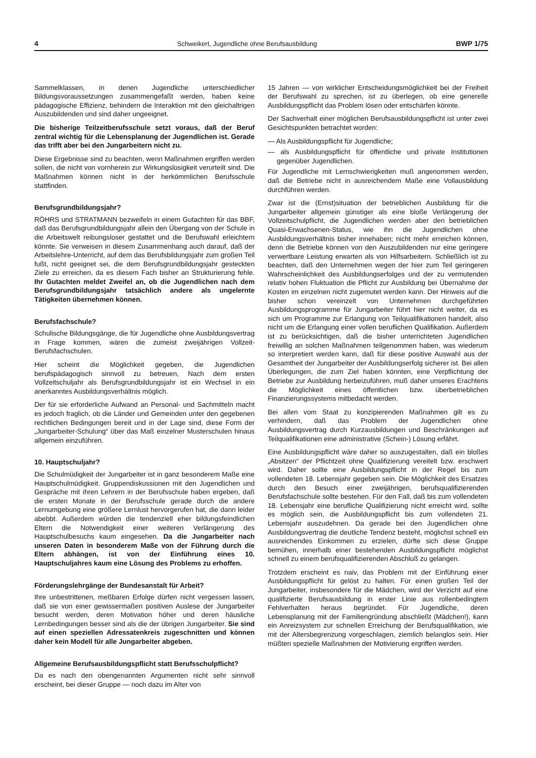4 Schweikert, Jugendliche ohne Berufsausbildung BWP 1/75
Sammelklassen, in denen Jugendliche unterschiedlicher Bildungsvoraussetzungen zusammengefaßt werden, haben keine pädagogische Effizienz, behindern die Interaktion mit den gleichaltrigen Auszubildenden und sind daher ungeeignet.
Die bisherige Teilzeitberufsschule setzt voraus, daß der Beruf zentral wichtig für die Lebensplanung der Jugendlichen ist. Gerade das trifft aber bei den Jungarbeitern nicht zu.
Diese Ergebnisse sind zu beachten, wenn Maßnahmen ergriffen werden sollen, die nicht von vornherein zur Wirkungslosigkeit verurteilt sind. Die Maßnahmen können nicht in der herkömmlichen Berufsschule stattfinden.
Berufsgrundbildungsjahr?
RÖHRS und STRATMANN bezweifeln in einem Gutachten für das BBF, daß das Berufsgrundbildungsjahr allein den Übergang von der Schule in die Arbeitswelt reibungsloser gestattet und die Berufswahl erleichtern könnte. Sie verweisen in diesem Zusammenhang auch darauf, daß der Arbeitslehre-Unterricht, auf dem das Berufsbildungsjahr zum großen Teil fußt, nicht geeignet sei, die dem Berufsgrundbildungsjahr gesteckten Ziele zu erreichen, da es diesem Fach bisher an Strukturierung fehle. Ihr Gutachten meldet Zweifel an, ob die Jugendlichen nach dem Berufsgrundbildungsjahr tatsächlich andere als ungelernte Tätigkeiten übernehmen können.
Berufsfachschule?
Schulische Bildungsgänge, die für Jugendliche ohne Ausbildungsvertrag in Frage kommen, wären die zumeist zweijährigen Vollzeit-Berufsfachschulen.
Hier scheint die Möglichkeit gegeben, die Jugendlichen berufspädagogisch sinnvoll zu betreuen, Nach dem ersten Vollzeitschuljahr als Berufsgrundbildungsjahr ist ein Wechsel in ein anerkanntes Ausbildungsverhältnis möglich.
Der für sie erforderliche Aufwand an Personal- und Sachmitteln macht es jedoch fraglich, ob die Länder und Gemeinden unter den gegebenen rechtlichen Bedingungen bereit und in der Lage sind, diese Form der „Jungarbeiter-Schulung“ über das Maß einzelner Musterschulen hinaus allgemein einzuführen.
10. Hauptschuljahr?
Die Schulmüdigkeit der Jungarbeiter ist in ganz besonderem Maße eine Hauptschulmüdigkeit. Gruppendiskussionen mit den Jugendlichen und Gespräche mit ihren Lehrern in der Berufsschule haben ergeben, daß die ersten Monate in der Berufsschule gerade durch die andere Lernumgebung eine größere Lernlust hervorgerufen hat, die dann leider abebbt. Außerdem würden die tendenziell eher bildungsfeindlichen Eltern die Notwendigkeit einer weiteren Verlängerung des Hauptschulbesuchs kaum eingesehen. Da die Jungarbeiter nach unseren Daten in besonderem Maße von der Führung durch die Eltern abhängen, ist von der Einführung eines 10. Hauptschuljahres kaum eine Lösung des Problems zu erhoffen.
Förderungslehrgänge der Bundesanstalt für Arbeit?
Ihre unbestrittenen, meßbaren Erfolge dürfen nicht vergessen lassen, daß sie von einer gewissermaßen positiven Auslese der Jungarbeiter besucht werden, deren Motivation höher und deren häusliche Lernbedingungen besser sind als die der übrigen Jungarbeiter. Sie sind auf einen speziellen Adressatenkreis zugeschnitten und können daher kein Modell für alle Jungarbeiter abgeben.
Allgemeine Berufsausbildungspflicht statt Berufsschulpflicht?
Da es nach den obengenannten Argumenten nicht sehr sinnvoll erscheint, bei dieser Gruppe — noch dazu im Alter von
15 Jahren — von wirklicher Entscheidungsmöglichkeit bei der Freiheit der Berufswahl zu sprechen, ist zu überlegen, ob eine generelle Ausbildungspflicht das Problem lösen oder entschärfen könnte.
Der Sachverhalt einer möglichen Berufsausbildungspflicht ist unter zwei Gesichtspunkten betrachtet worden:
— Als Ausbildungspflicht für Jugendliche;
— als Ausbildungspflicht für öffentliche und private Institutionen gegenüber Jugendlichen.
Für Jugendliche mit Lernschwierigkeiten muß angenommen werden, daß die Betriebe nicht in ausreichendem Maße eine Vollausbildung durchführen werden.
Zwar ist die (Ernst)situation der betrieblichen Ausbildung für die Jungarbeiter allgemein günstiger als eine bloße Verlängerung der Vollzeitschulpflicht, die Jugendlichen werden aber den betrieblichen Quasi-Erwachsenen-Status, wie ihn die Jugendlichen ohne Ausbildungsverhältnis bisher innehaben; nicht mehr erreichen können, denn die Betriebe können von den Auszubildenden nur eine geringere verwertbare Leistung erwarten als von Hilfsarbeitern. Schließlich ist zu beachten, daß den Unternehmen wegen der hier zum Teil geringeren Wahrscheinlichkeit des Ausbildungserfolges und der zu vermutenden relativ hohen Fluktuation die Pflicht zur Ausbildung bei Übernahme der Kosten im einzelnen nicht zugemutet werden kann. Der Hinweis auf die bisher schon vereinzelt von Unternehmen durchgeführten Ausbildungsprogramme für Jungarbeiter führt hier nicht weiter, da es sich um Programme zur Erlangung von Teilqualifikationen handelt, also nicht um die Erlangung einer vollen beruflichen Qualifikation. Außerdem ist zu berücksichtigen, daß die bisher unterrichteten Jugendlichen freiwillig an solchen Maßnahmen teilgenommen haben, was wiederum so interpretiert werden kann, daß für diese positive Auswahl aus der Gesamtheit der Jungarbeiter der Ausbildungserfolg sicherer ist. Bei allen Überlegungen, die zum Ziel haben könnten, eine Verpflichtung der Betriebe zur Ausbildung herbeizuführen, muß daher unseres Erachtens die Möglichkeit eines öffentlichen bzw. überbetrieblichen Finanzierungssystems mitbedacht werden.
Bei allen vom Staat zu konzipierenden Maßnahmen gilt es zu verhindern, daß das Problem der Jugendlichen ohne Ausbildungsvertrag durch Kurzausbildungen und Beschränkungen auf Teilqualifikationen eine administrative (Schein-) Lösung erfährt.
Eine Ausbildungspflicht wäre daher so auszugestalten, daß ein bloßes „Absitzen“ der Pflichtzeit ohne Qualifizierung vereitelt bzw. erschwert wird. Daher sollte eine Ausbildungspflicht in der Regel bis zum vollendeten 18. Lebensjahr gegeben sein. Die Möglichkeit des Ersatzes durch den Besuch einer zweijährigen, berufsqualifizierenden Berufsfachschule sollte bestehen. Für den Fall, daß bis zum vollendeten 18. Lebensjahr eine berufliche Qualifizierung nicht erreicht wird, sollte es möglich sein, die Ausbildungspflicht bis zum vollendeten 21. Lebensjahr auszudehnen. Da gerade bei den Jugendlichen ohne Ausbildungsvertrag die deutliche Tendenz besteht, möglichst schnell ein ausreichendes Einkommen zu erzielen, dürfte sich diese Gruppe bemühen, innerhalb einer bestehenden Ausbildungspflicht möglichst schnell zu einem berufsqualifizierenden Abschluß zu gelangen.
Trotzdem erscheint es naiv, das Problem mit der Einführung einer Ausbildungspflicht für gelöst zu halten. Für einen großen Teil der Jungarbeiter, insbesondere für die Mädchen, wird der Verzicht auf eine qualifizierte Berufsausbildung in erster Linie aus rollenbedingtem Fehlverhalten heraus begründet. Für Jugendliche, deren Lebensplanung mit der Familiengründung abschließt (Mädchen!), kann ein Anreizsystem zur schnellen Erreichung der Berufsqualifikation, wie mit der Altersbegrenzung vorgeschlagen, ziemlich belanglos sein. Hier müßten spezielle Maßnahmen der Motivierung ergriffen werden.